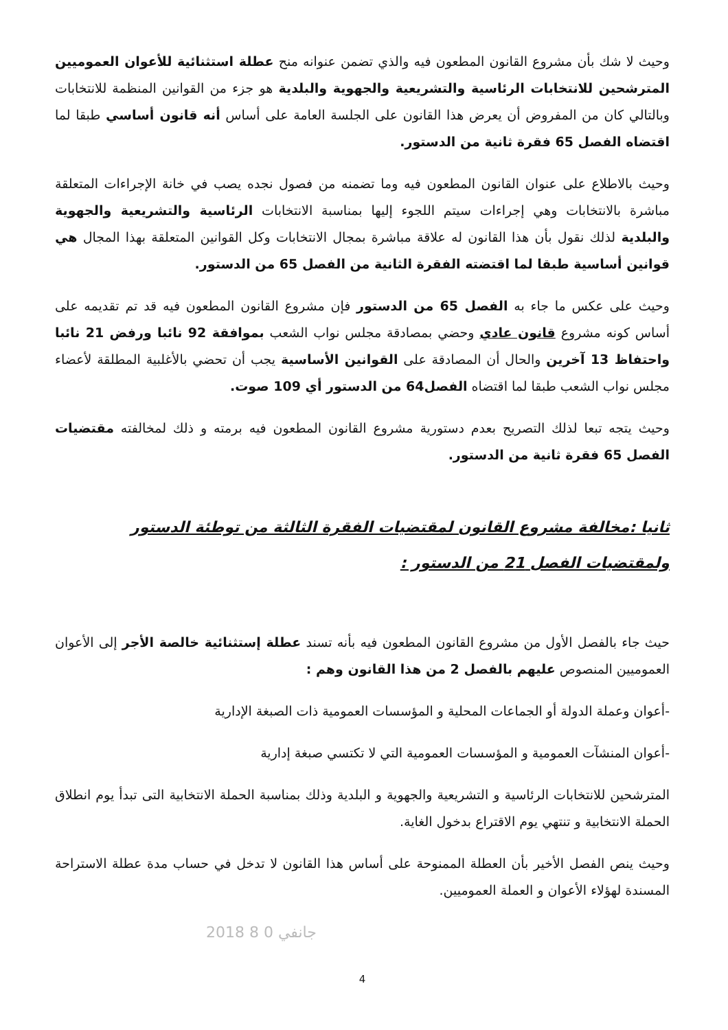وحيث لا شك بأن مشروع القانون المطعون فيه والذي تضمن عنوانه منح عطلة استثنائية للأعوان العموميين المترشحين للانتخابات الرئاسية والتشريعية والجهوية والبلدية هو جزء من القوانين المنظمة للانتخابات وبالتالي كان من المفروض أن يعرض هذا القانون على الجلسة العامة على أساس أنه قانون أساسي طبقا لما اقتضاه الفصل 65 فقرة ثانية من الدستور.
وحيث بالاطلاع على عنوان القانون المطعون فيه وما تضمنه من فصول نجده يصب في خانة الإجراءات المتعلقة مباشرة بالانتخابات وهي إجراءات سيتم اللجوء إليها بمناسبة الانتخابات الرئاسية والتشريعية والجهوية والبلدية لذلك نقول بأن هذا القانون له علاقة مباشرة بمجال الانتخابات وكل القوانين المتعلقة بهذا المجال هي قوانين أساسية طبقا لما اقتضته الفقرة الثانية من الفصل 65 من الدستور.
وحيث على عكس ما جاء به الفصل 65 من الدستور فإن مشروع القانون المطعون فيه قد تم تقديمه على أساس كونه مشروع قانون عادي وحضي بمصادقة مجلس نواب الشعب بموافقة 92 نائبا ورفض 21 نائبا واحتفاظ 13 آخرين والحال أن المصادقة على القوانين الأساسية يجب أن تحضي بالأغلبية المطلقة لأعضاء مجلس نواب الشعب طبقا لما اقتضاه الفصل64 من الدستور أي 109 صوت.
وحيث يتجه تبعا لذلك التصريح بعدم دستورية مشروع القانون المطعون فيه برمته و ذلك لمخالفته مقتضيات الفصل 65 فقرة ثانية من الدستور.
ثانيا :مخالفة مشروع القانون لمقتضيات الفقرة الثالثة من توطئة الدستور ولمقتضيات الفصل 21 من الدستور :
حيث جاء بالفصل الأول من مشروع القانون المطعون فيه بأنه تسند عطلة إستثنائية خالصة الأجر إلى الأعوان العموميين المنصوص عليهم بالفصل 2 من هذا القانون وهم :
-أعوان وعملة الدولة أو الجماعات المحلية و المؤسسات العمومية ذات الصبغة الإدارية
-أعوان المنشآت العمومية و المؤسسات العمومية التي لا تكتسي صبغة إدارية
المترشحين للانتخابات الرئاسية و التشريعية والجهوية و البلدية وذلك بمناسبة الحملة الانتخابية التى تبدأ يوم انطلاق الحملة الانتخابية و تنتهي يوم الاقتراع بدخول الغاية.
وحيث ينص الفصل الأخير بأن العطلة الممنوحة على أساس هذا القانون لا تدخل في حساب مدة عطلة الاستراحة المسندة لهؤلاء الأعوان و العملة العموميين.
2018 جانفي 0 8
4